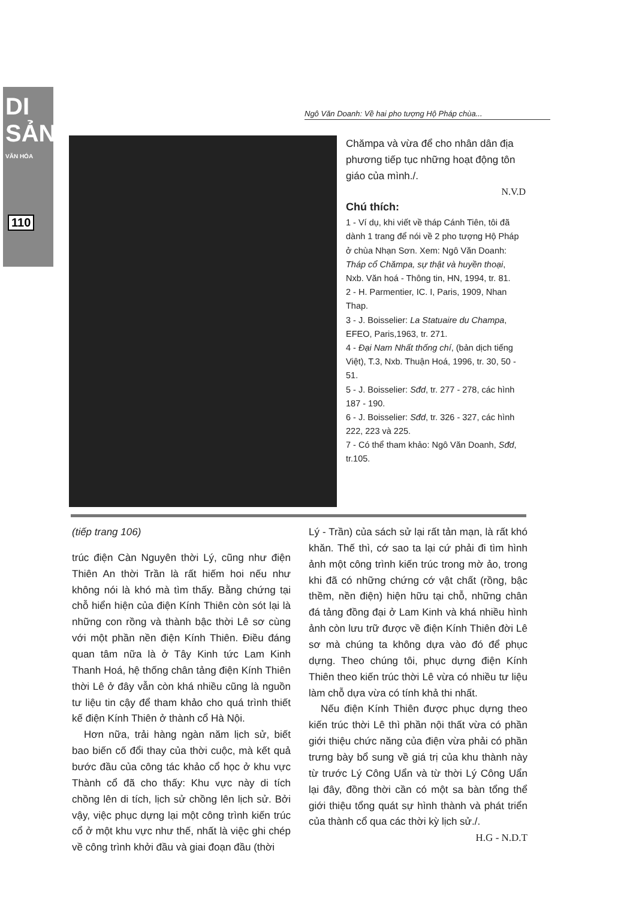DI SẢN
VĂN HÓA
110
Ngô Văn Doanh: Về hai pho tượng Hộ Pháp chùa...
Chămpa và vừa để cho nhân dân địa phương tiếp tục những hoạt động tôn giáo của mình./.
N.V.D
Chú thích:
1 - Ví dụ, khi viết về tháp Cánh Tiên, tôi đã dành 1 trang để nói về 2 pho tượng Hộ Pháp ở chùa Nhạn Sơn. Xem: Ngô Văn Doanh: Tháp cổ Chămpa, sự thật và huyền thoại, Nxb. Văn hoá - Thông tin, HN, 1994, tr. 81.
2 - H. Parmentier, IC. I, Paris, 1909, Nhan Thap.
3 - J. Boisselier: La Statuaire du Champa, EFEO, Paris,1963, tr. 271.
4 - Đại Nam Nhất thống chí, (bản dịch tiếng Việt), T.3, Nxb. Thuận Hoá, 1996, tr. 30, 50 - 51.
5 - J. Boisselier: Sđd, tr. 277 - 278, các hình 187 - 190.
6 - J. Boisselier: Sđd, tr. 326 - 327, các hình 222, 223 và 225.
7 - Có thể tham khảo: Ngô Văn Doanh, Sđd, tr.105.
(tiếp trang 106)
trúc điện Càn Nguyên thời Lý, cũng như điện Thiên An thời Trần là rất hiếm hoi nếu như không nói là khó mà tìm thấy. Bằng chứng tại chỗ hiển hiện của điện Kính Thiên còn sót lại là những con rồng và thành bậc thời Lê sơ cùng với một phần nền điện Kính Thiên. Điều đáng quan tâm nữa là ở Tây Kinh tức Lam Kinh Thanh Hoá, hệ thống chân tảng điện Kính Thiên thời Lê ở đây vẫn còn khá nhiều cũng là nguồn tư liệu tin cậy để tham khảo cho quá trình thiết kế điện Kính Thiên ở thành cổ Hà Nội.
Hơn nữa, trải hàng ngàn năm lịch sử, biết bao biến cố đổi thay của thời cuộc, mà kết quả bước đầu của công tác khảo cổ học ở khu vực Thành cổ đã cho thấy: Khu vực này di tích chồng lên di tích, lịch sử chồng lên lịch sử. Bởi vậy, việc phục dựng lại một công trình kiến trúc cổ ở một khu vực như thế, nhất là việc ghi chép về công trình khởi đầu và giai đoạn đầu (thời
Lý - Trần) của sách sử lại rất tản mạn, là rất khó khăn. Thế thì, cớ sao ta lại cứ phải đi tìm hình ảnh một công trình kiến trúc trong mờ ảo, trong khi đã có những chứng cớ vật chất (rồng, bậc thềm, nền điện) hiện hữu tại chỗ, những chân đá tảng đồng đại ở Lam Kinh và khá nhiều hình ảnh còn lưu trữ được về điện Kính Thiên đời Lê sơ mà chúng ta không dựa vào đó để phục dựng. Theo chúng tôi, phục dựng điện Kính Thiên theo kiến trúc thời Lê vừa có nhiều tư liệu làm chỗ dựa vừa có tính khả thi nhất.
Nếu điện Kính Thiên được phục dựng theo kiến trúc thời Lê thì phần nội thất vừa có phần giới thiệu chức năng của điện vừa phải có phần trưng bày bổ sung về giá trị của khu thành này từ trước Lý Công Uẩn và từ thời Lý Công Uẩn lại đây, đồng thời cần có một sa bàn tổng thể giới thiệu tổng quát sự hình thành và phát triển của thành cổ qua các thời kỳ lịch sử./.
H.G - N.D.T